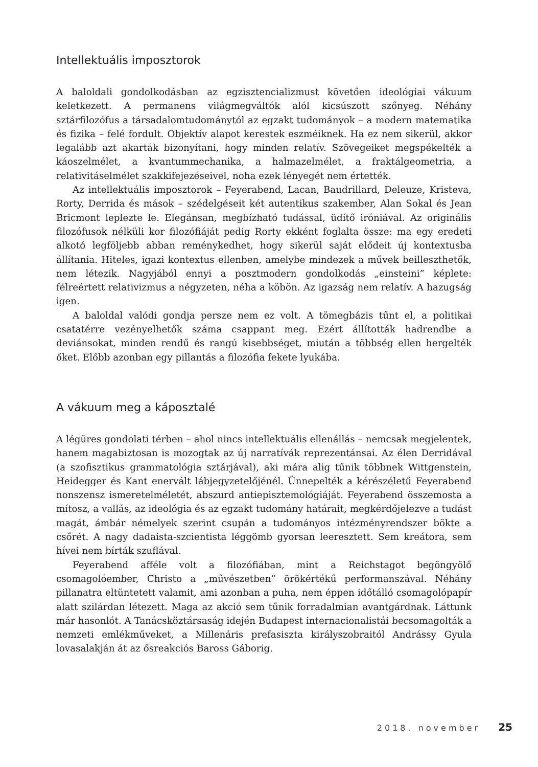Intellektuális imposztorok
A baloldali gondolkodásban az egzisztencializmust követően ideológiai vákuum keletkezett. A permanens világmegváltók alól kicsúszott szőnyeg. Néhány sztárfilozófus a társadalomtudománytól az egzakt tudományok – a modern matematika és fizika – felé fordult. Objektív alapot kerestek eszméiknek. Ha ez nem sikerül, akkor legalább azt akarták bizonyítani, hogy minden relatív. Szövegeiket megspékelték a káoszelmélet, a kvantummechanika, a halmazelmélet, a fraktálgeometria, a relativitáselmélet szakkifejezéseivel, noha ezek lényegét nem értették.
Az intellektuális imposztorok – Feyerabend, Lacan, Baudrillard, Deleuze, Kristeva, Rorty, Derrida és mások – szédelgéseit két autentikus szakember, Alan Sokal és Jean Bricmont leplezte le. Elegánsan, megbízható tudással, üdítő iróniával. Az originális filozófusok nélküli kor filozófiáját pedig Rorty ekként foglalta össze: ma egy eredeti alkotó legföljebb abban reménykedhet, hogy sikerül saját elődeit új kontextusba állítania. Hiteles, igazi kontextus ellenben, amelybe mindezek a művek beilleszthetők, nem létezik. Nagyjából ennyi a posztmodern gondolkodás „einsteini” képlete: félreértett relativizmus a négyzeten, néha a köbön. Az igazság nem relatív. A hazugság igen.
A baloldal valódi gondja persze nem ez volt. A tömegbázis tűnt el, a politikai csatatérre vezényelhetők száma csappant meg. Ezért állították hadrendbe a deviánsokat, minden rendű és rangú kisebbséget, miután a többség ellen hergelték őket. Előbb azonban egy pillantás a filozófia fekete lyukába.
A vákuum meg a káposztalé
A légüres gondolati térben – ahol nincs intellektuális ellenállás – nemcsak megjelentek, hanem magabiztosan is mozogtak az új narratívák reprezentánsai. Az élen Derridával (a szofisztikus grammatológia sztárjával), aki mára alig tűnik többnek Wittgenstein, Heidegger és Kant enervált lábjegyzetelőjénél. Ünnepelték a kérészéletű Feyerabend nonszensz ismeretelméletét, abszurd antiepisztemológiáját. Feyerabend összemosta a mítosz, a vallás, az ideológia és az egzakt tudomány határait, megkérdőjelezve a tudást magát, ámbár némelyek szerint csupán a tudományos intézményrendszer bökte a csőrét. A nagy dadaista-szcientista léggömb gyorsan leeresztett. Sem kreátora, sem hívei nem bírták szuflával.
Feyerabend afféle volt a filozófiában, mint a Reichstagot begöngyölő csomagolóember, Christo a „művészetben” örökértékű performanszával. Néhány pillanatra eltüntetett valamit, ami azonban a puha, nem éppen időtálló csomagolópapír alatt szilárdan létezett. Maga az akció sem tűnik forradalmian avantgárdnak. Láttunk már hasonlót. A Tanácsköztársaság idején Budapest internacionalistái becsomagolták a nemzeti emlékműveket, a Millenáris prefasiszta királyszobraitól Andrássy Gyula lovasalakján át az ősreakciós Baross Gáborig.
2018. november 25